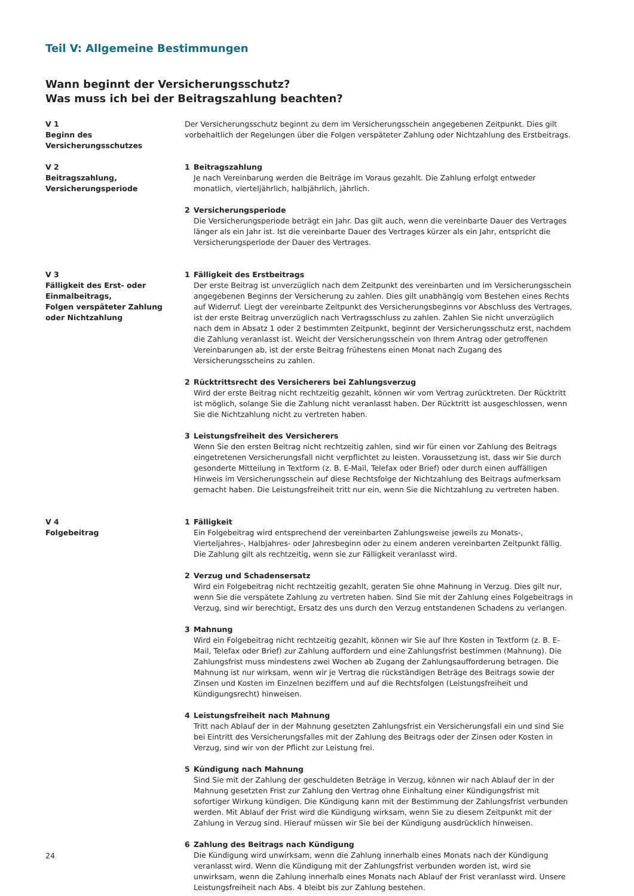Teil V: Allgemeine Bestimmungen
Wann beginnt der Versicherungsschutz?
Was muss ich bei der Beitragszahlung beachten?
V 1
Beginn des
Versicherungsschutzes
Der Versicherungsschutz beginnt zu dem im Versicherungsschein angegebenen Zeitpunkt. Dies gilt vorbehaltlich der Regelungen über die Folgen verspäteter Zahlung oder Nichtzahlung des Erstbeitrags.
V 2
Beitragszahlung,
Versicherungsperiode
1 Beitragszahlung
Je nach Vereinbarung werden die Beiträge im Voraus gezahlt. Die Zahlung erfolgt entweder monatlich, vierteljährlich, halbjährlich, jährlich.
2 Versicherungsperiode
Die Versicherungsperiode beträgt ein Jahr. Das gilt auch, wenn die vereinbarte Dauer des Vertrages länger als ein Jahr ist. Ist die vereinbarte Dauer des Vertrages kürzer als ein Jahr, entspricht die Versicherungsperiode der Dauer des Vertrages.
V 3
Fälligkeit des Erst- oder
Einmalbeitrags,
Folgen verspäteter Zahlung
oder Nichtzahlung
1 Fälligkeit des Erstbeitrags
Der erste Beitrag ist unverzüglich nach dem Zeitpunkt des vereinbarten und im Versicherungsschein angegebenen Beginns der Versicherung zu zahlen. Dies gilt unabhängig vom Bestehen eines Rechts auf Widerruf. Liegt der vereinbarte Zeitpunkt des Versicherungsbeginns vor Abschluss des Vertrages, ist der erste Beitrag unverzüglich nach Vertragsschluss zu zahlen. Zahlen Sie nicht unverzüglich nach dem in Absatz 1 oder 2 bestimmten Zeitpunkt, beginnt der Versicherungsschutz erst, nachdem die Zahlung veranlasst ist. Weicht der Versicherungsschein von Ihrem Antrag oder getroffenen Vereinbarungen ab, ist der erste Beitrag frühestens einen Monat nach Zugang des Versicherungsscheins zu zahlen.
2 Rücktrittsrecht des Versicherers bei Zahlungsverzug
Wird der erste Beitrag nicht rechtzeitig gezahlt, können wir vom Vertrag zurücktreten. Der Rücktritt ist möglich, solange Sie die Zahlung nicht veranlasst haben. Der Rücktritt ist ausgeschlossen, wenn Sie die Nichtzahlung nicht zu vertreten haben.
3 Leistungsfreiheit des Versicherers
Wenn Sie den ersten Beitrag nicht rechtzeitig zahlen, sind wir für einen vor Zahlung des Beitrags eingetretenen Versicherungsfall nicht verpflichtet zu leisten. Voraussetzung ist, dass wir Sie durch gesonderte Mitteilung in Textform (z. B. E-Mail, Telefax oder Brief) oder durch einen auffälligen Hinweis im Versicherungsschein auf diese Rechtsfolge der Nichtzahlung des Beitrags aufmerksam gemacht haben. Die Leistungsfreiheit tritt nur ein, wenn Sie die Nichtzahlung zu vertreten haben.
V 4
Folgebeitrag
1 Fälligkeit
Ein Folgebeitrag wird entsprechend der vereinbarten Zahlungsweise jeweils zu Monats-, Vierteljahres-, Halbjahres- oder Jahresbeginn oder zu einem anderen vereinbarten Zeitpunkt fällig. Die Zahlung gilt als rechtzeitig, wenn sie zur Fälligkeit veranlasst wird.
2 Verzug und Schadensersatz
Wird ein Folgebeitrag nicht rechtzeitig gezahlt, geraten Sie ohne Mahnung in Verzug. Dies gilt nur, wenn Sie die verspätete Zahlung zu vertreten haben. Sind Sie mit der Zahlung eines Folgebeitrags in Verzug, sind wir berechtigt, Ersatz des uns durch den Verzug entstandenen Schadens zu verlangen.
3 Mahnung
Wird ein Folgebeitrag nicht rechtzeitig gezahlt, können wir Sie auf Ihre Kosten in Textform (z. B. E-Mail, Telefax oder Brief) zur Zahlung auffordern und eine Zahlungsfrist bestimmen (Mahnung). Die Zahlungsfrist muss mindestens zwei Wochen ab Zugang der Zahlungsaufforderung betragen. Die Mahnung ist nur wirksam, wenn wir je Vertrag die rückständigen Beträge des Beitrags sowie der Zinsen und Kosten im Einzelnen beziffern und auf die Rechtsfolgen (Leistungsfreiheit und Kündigungsrecht) hinweisen.
4 Leistungsfreiheit nach Mahnung
Tritt nach Ablauf der in der Mahnung gesetzten Zahlungsfrist ein Versicherungsfall ein und sind Sie bei Eintritt des Versicherungsfalles mit der Zahlung des Beitrags oder der Zinsen oder Kosten in Verzug, sind wir von der Pflicht zur Leistung frei.
5 Kündigung nach Mahnung
Sind Sie mit der Zahlung der geschuldeten Beträge in Verzug, können wir nach Ablauf der in der Mahnung gesetzten Frist zur Zahlung den Vertrag ohne Einhaltung einer Kündigungsfrist mit sofortiger Wirkung kündigen. Die Kündigung kann mit der Bestimmung der Zahlungsfrist verbunden werden. Mit Ablauf der Frist wird die Kündigung wirksam, wenn Sie zu diesem Zeitpunkt mit der Zahlung in Verzug sind. Hierauf müssen wir Sie bei der Kündigung ausdrücklich hinweisen.
6 Zahlung des Beitrags nach Kündigung
Die Kündigung wird unwirksam, wenn die Zahlung innerhalb eines Monats nach der Kündigung veranlasst wird. Wenn die Kündigung mit der Zahlungsfrist verbunden worden ist, wird sie unwirksam, wenn die Zahlung innerhalb eines Monats nach Ablauf der Frist veranlasst wird. Unsere Leistungsfreiheit nach Abs. 4 bleibt bis zur Zahlung bestehen.
24